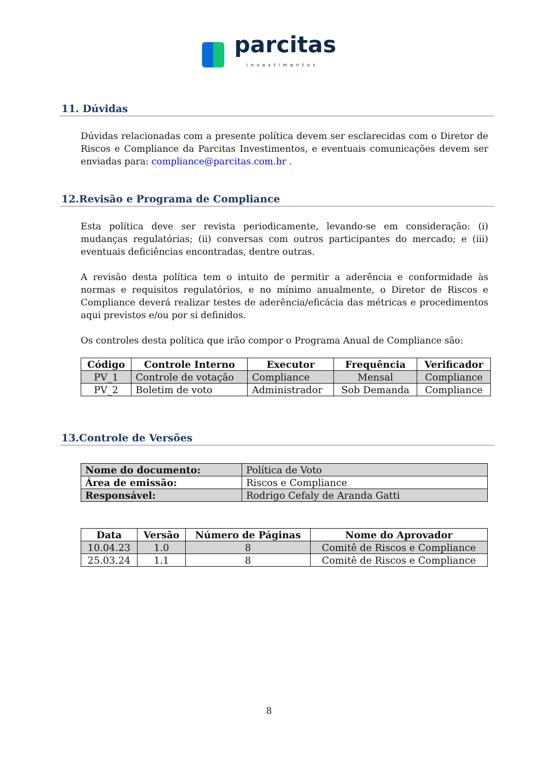parcitas investimentos
11. Dúvidas
Dúvidas relacionadas com a presente política devem ser esclarecidas com o Diretor de Riscos e Compliance da Parcitas Investimentos, e eventuais comunicações devem ser enviadas para: compliance@parcitas.com.br .
12.Revisão e Programa de Compliance
Esta política deve ser revista periodicamente, levando-se em consideração: (i) mudanças regulatórias; (ii) conversas com outros participantes do mercado; e (iii) eventuais deficiências encontradas, dentre outras.
A revisão desta política tem o intuito de permitir a aderência e conformidade às normas e requisitos regulatórios, e no mínimo anualmente, o Diretor de Riscos e Compliance deverá realizar testes de aderência/eficácia das métricas e procedimentos aqui previstos e/ou por si definidos.
Os controles desta política que irão compor o Programa Anual de Compliance são:
| Código | Controle Interno | Executor | Frequência | Verificador |
| --- | --- | --- | --- | --- |
| PV_1 | Controle de votação | Compliance | Mensal | Compliance |
| PV_2 | Boletim de voto | Administrador | Sob Demanda | Compliance |
13.Controle de Versões
| Nome do documento: | Política de Voto |
| Área de emissão: | Riscos e Compliance |
| Responsável: | Rodrigo Cefaly de Aranda Gatti |
| Data | Versão | Número de Páginas | Nome do Aprovador |
| --- | --- | --- | --- |
| 10.04.23 | 1.0 | 8 | Comitê de Riscos e Compliance |
| 25.03.24 | 1.1 | 8 | Comitê de Riscos e Compliance |
8